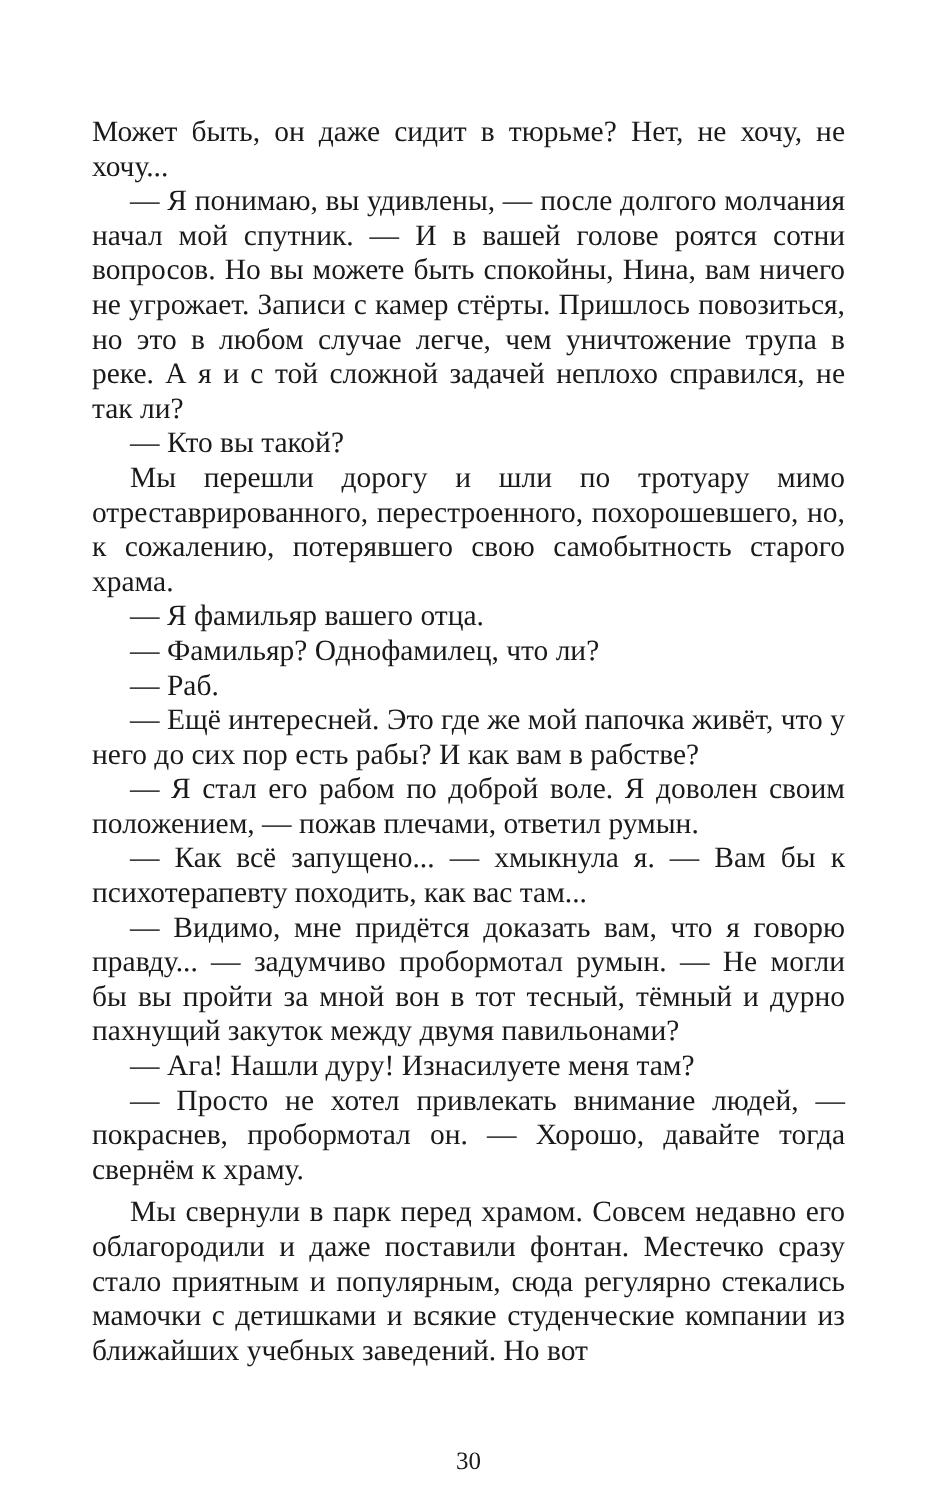Может быть, он даже сидит в тюрьме? Нет, не хочу, не хочу...
— Я понимаю, вы удивлены, — после долгого молчания начал мой спутник. — И в вашей голове роятся сотни вопросов. Но вы можете быть спокойны, Нина, вам ничего не угрожает. Записи с камер стёрты. Пришлось повозиться, но это в любом случае легче, чем уничтожение трупа в реке. А я и с той сложной задачей неплохо справился, не так ли?
— Кто вы такой?
Мы перешли дорогу и шли по тротуару мимо отреставрированного, перестроенного, похорошевшего, но, к сожалению, потерявшего свою самобытность старого храма.
— Я фамильяр вашего отца.
— Фамильяр? Однофамилец, что ли?
— Раб.
— Ещё интересней. Это где же мой папочка живёт, что у него до сих пор есть рабы? И как вам в рабстве?
— Я стал его рабом по доброй воле. Я доволен своим положением, — пожав плечами, ответил румын.
— Как всё запущено... — хмыкнула я. — Вам бы к психотерапевту походить, как вас там...
— Видимо, мне придётся доказать вам, что я говорю правду... — задумчиво пробормотал румын. — Не могли бы вы пройти за мной вон в тот тесный, тёмный и дурно пахнущий закуток между двумя павильонами?
— Ага! Нашли дуру! Изнасилуете меня там?
— Просто не хотел привлекать внимание людей, — покраснев, пробормотал он. — Хорошо, давайте тогда свернём к храму.
Мы свернули в парк перед храмом. Совсем недавно его облагородили и даже поставили фонтан. Местечко сразу стало приятным и популярным, сюда регулярно стекались мамочки с детишками и всякие студенческие компании из ближайших учебных заведений. Но вот
30